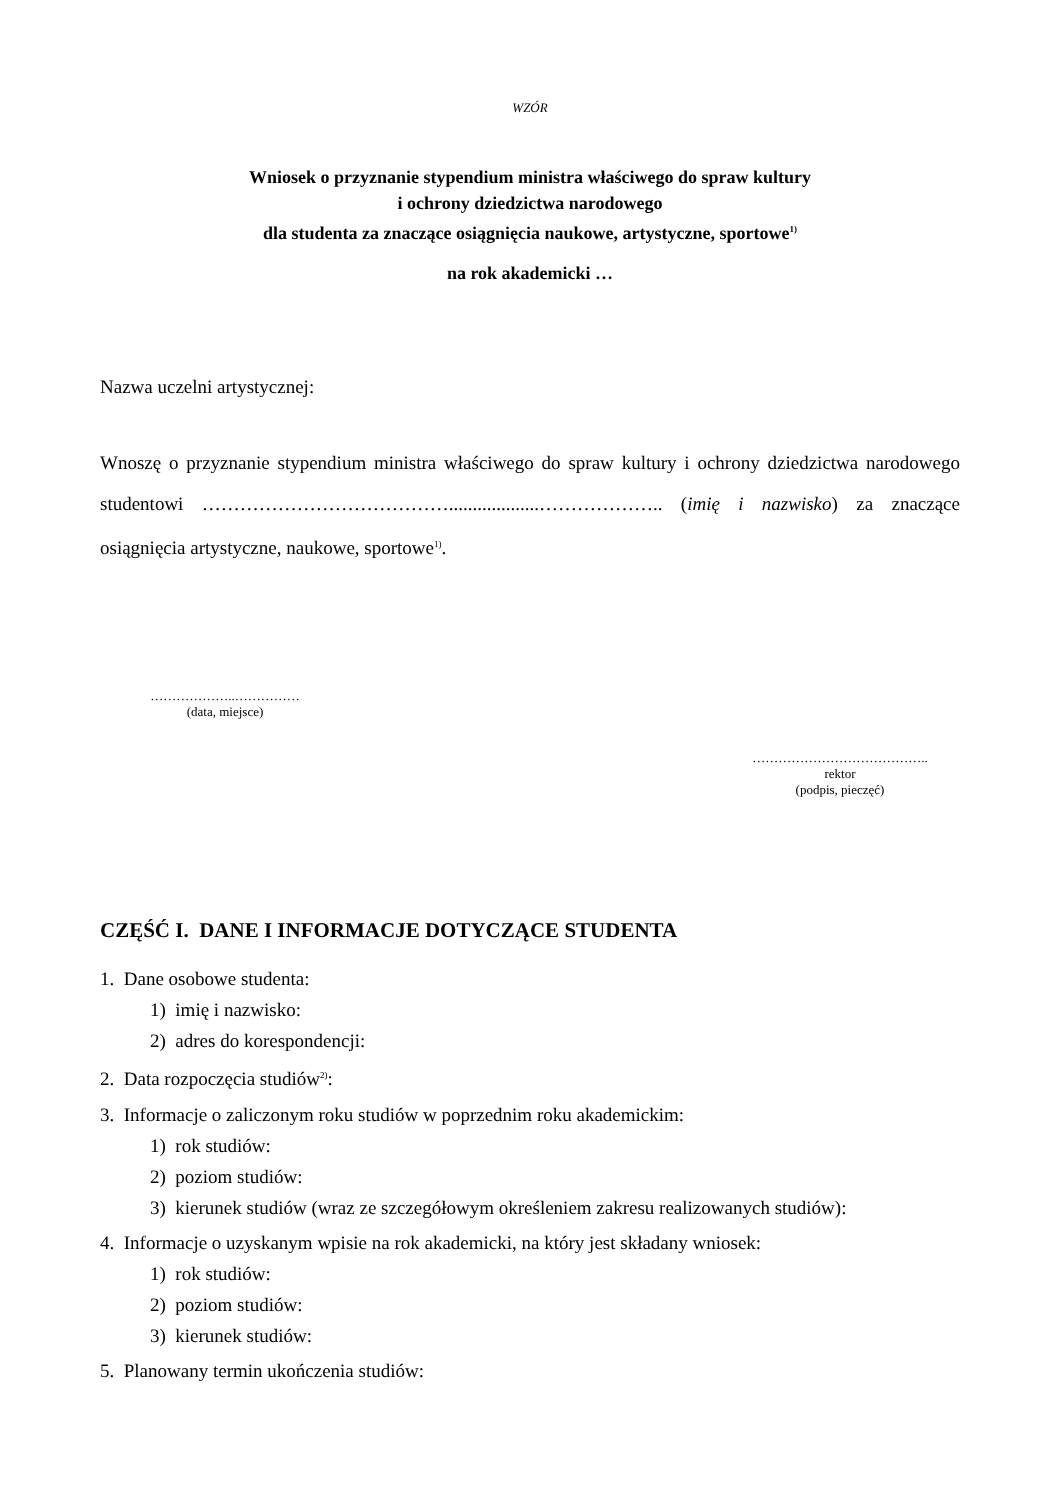WZÓR
Wniosek o przyznanie stypendium ministra właściwego do spraw kultury
i ochrony dziedzictwa narodowego
dla studenta za znaczące osiągnięcia naukowe, artystyczne, sportowe<sup>1)</sup>
na rok akademicki …
Nazwa uczelni artystycznej:
Wnoszę o przyznanie stypendium ministra właściwego do spraw kultury i ochrony dziedzictwa narodowego studentowi …………………………………...................……………….. (imię i nazwisko) za znaczące osiągnięcia artystyczne, naukowe, sportowe<sup>1)</sup>.
………………..……………
(data, miejsce)
…………………………………..
rektor
(podpis, pieczęć)
CZĘŚĆ I. DANE I INFORMACJE DOTYCZĄCE STUDENTA
1. Dane osobowe studenta:
1) imię i nazwisko:
2) adres do korespondencji:
2. Data rozpoczęcia studiów<sup>2)</sup>:
3. Informacje o zaliczonym roku studiów w poprzednim roku akademickim:
1) rok studiów:
2) poziom studiów:
3) kierunek studiów (wraz ze szczegółowym określeniem zakresu realizowanych studiów):
4. Informacje o uzyskanym wpisie na rok akademicki, na który jest składany wniosek:
1) rok studiów:
2) poziom studiów:
3) kierunek studiów:
5. Planowany termin ukończenia studiów: